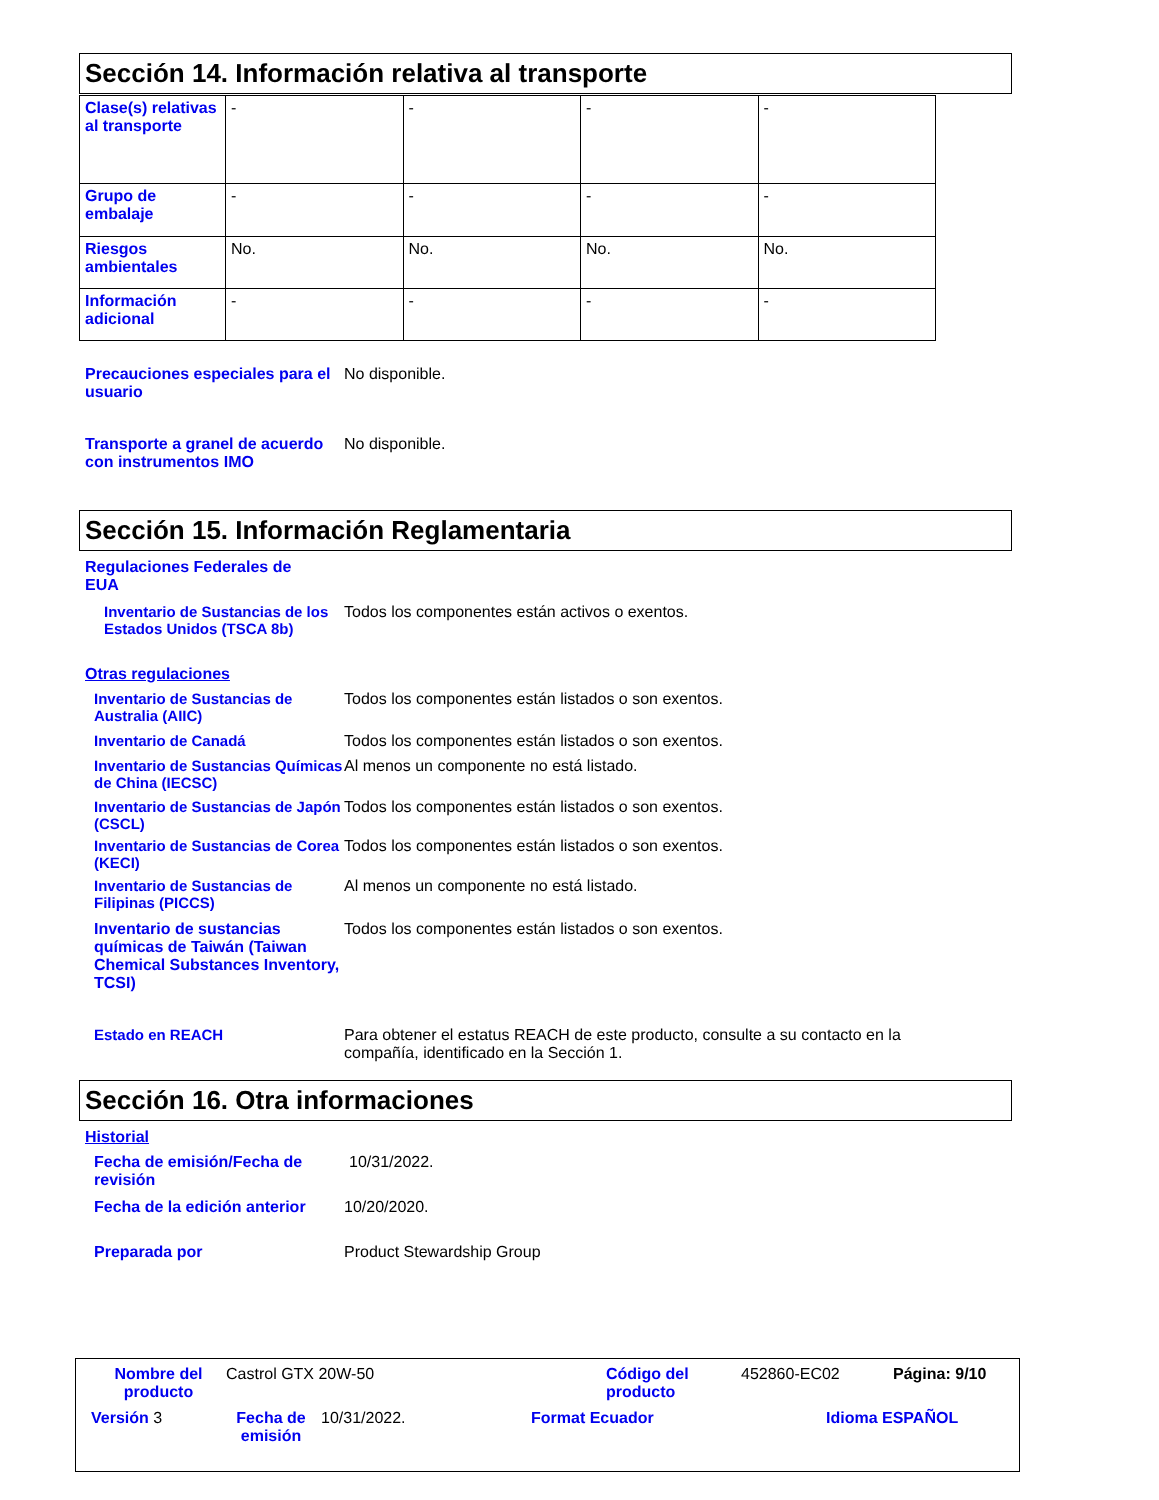Sección 14. Información relativa al transporte
| Clase(s) relativas al transporte | - | - | - | - |
| Grupo de embalaje | - | - | - | - |
| Riesgos ambientales | No. | No. | No. | No. |
| Información adicional | - | - | - | - |
Precauciones especiales para el usuario
No disponible.
Transporte a granel de acuerdo con instrumentos IMO
No disponible.
Sección 15. Información Reglamentaria
Regulaciones Federales de EUA
Inventario de Sustancias de los Estados Unidos (TSCA 8b)
Todos los componentes están activos o exentos.
Otras regulaciones
Inventario de Sustancias de Australia (AIIC)
Todos los componentes están listados o son exentos.
Inventario de Canadá Todos los componentes están listados o son exentos.
Inventario de Sustancias Químicas de China (IECSC)
Al menos un componente no está listado.
Inventario de Sustancias de Japón (CSCL)
Todos los componentes están listados o son exentos.
Inventario de Sustancias de Corea (KECI)
Todos los componentes están listados o son exentos.
Inventario de Sustancias de Filipinas (PICCS)
Al menos un componente no está listado.
Inventario de sustancias químicas de Taiwán (Taiwan Chemical Substances Inventory, TCSI)
Todos los componentes están listados o son exentos.
Estado en REACH Para obtener el estatus REACH de este producto, consulte a su contacto en la compañía, identificado en la Sección 1.
Sección 16. Otra informaciones
Historial
Fecha de emisión/Fecha de revisión
10/31/2022.
Fecha de la edición anterior
10/20/2020.
Preparada por Product Stewardship Group
Nombre del producto
Castrol GTX 20W-50 Código del producto
452860-EC02 Página: 9/10
Versión 3 Fecha de emisión
10/31/2022. Format Ecuador Idioma ESPAÑOL